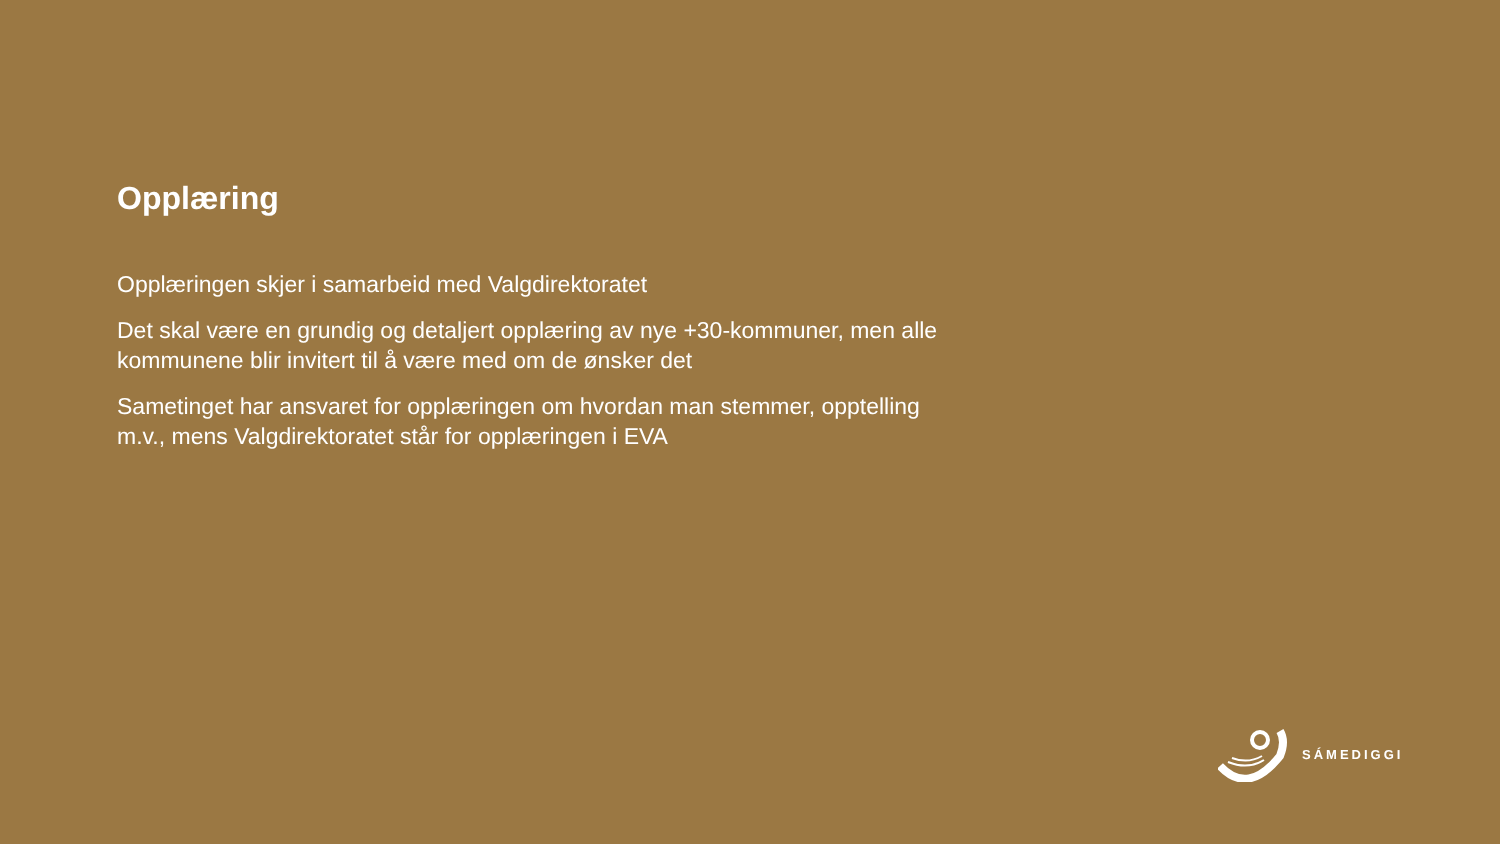Opplæring
Opplæringen skjer i samarbeid med Valgdirektoratet
Det skal være en grundig og detaljert opplæring av nye +30-kommuner, men alle kommunene blir invitert til å være med om de ønsker det
Sametinget har ansvaret for opplæringen om hvordan man stemmer, opptelling m.v., mens Valgdirektoratet står for opplæringen i EVA
SÁMEDIGGI